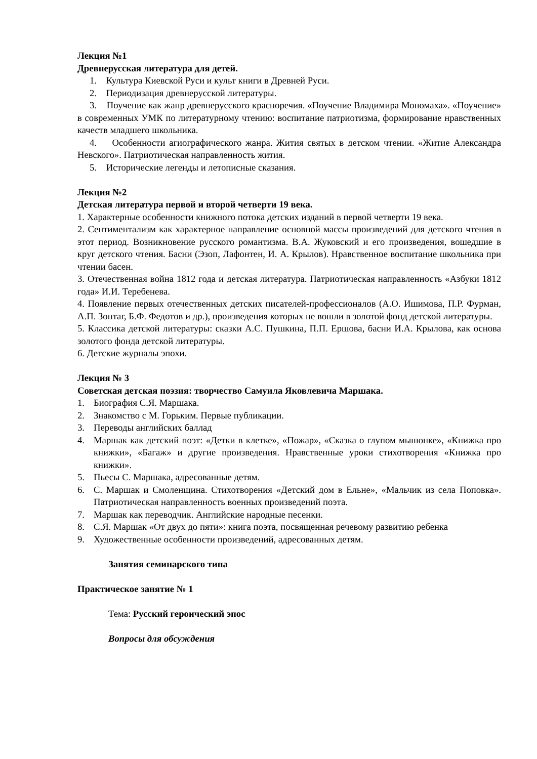Лекция №1
Древнерусская литература для детей.
1. Культура Киевской Руси и культ книги в Древней Руси.
2. Периодизация древнерусской литературы.
3. Поучение как жанр древнерусского красноречия. «Поучение Владимира Мономаха». «Поучение» в современных УМК по литературному чтению: воспитание патриотизма, формирование нравственных качеств младшего школьника.
4. Особенности агиографического жанра. Жития святых в детском чтении. «Житие Александра Невского». Патриотическая направленность жития.
5. Исторические легенды и летописные сказания.
Лекция №2
Детская литература первой и второй четверти 19 века.
1. Характерные особенности книжного потока детских изданий в первой четверти 19 века.
2. Сентиментализм как характерное направление основной массы произведений для детского чтения в этот период. Возникновение русского романтизма. В.А. Жуковский и его произведения, вошедшие в круг детского чтения. Басни (Эзоп, Лафонтен, И. А. Крылов). Нравственное воспитание школьника при чтении басен.
3. Отечественная война 1812 года и детская литература. Патриотическая направленность «Азбуки 1812 года» И.И. Теребенева.
4. Появление первых отечественных детских писателей-профессионалов (А.О. Ишимова, П.Р. Фурман, А.П. Зонтаг, Б.Ф. Федотов и др.), произведения которых не вошли в золотой фонд детской литературы.
5. Классика детской литературы: сказки А.С. Пушкина, П.П. Ершова, басни И.А. Крылова, как основа золотого фонда детской литературы.
6. Детские журналы эпохи.
Лекция № 3
Советская детская поэзия: творчество Самуила Яковлевича Маршака.
1. Биография С.Я. Маршака.
2. Знакомство с М. Горьким. Первые публикации.
3. Переводы английских баллад
4. Маршак как детский поэт: «Детки в клетке», «Пожар», «Сказка о глупом мышонке», «Книжка про книжки», «Багаж» и другие произведения. Нравственные уроки стихотворения «Книжка про книжки».
5. Пьесы С. Маршака, адресованные детям.
6. С. Маршак и Смоленщина. Стихотворения «Детский дом в Ельне», «Мальчик из села Поповка». Патриотическая направленность военных произведений поэта.
7. Маршак как переводчик. Английские народные песенки.
8. С.Я. Маршак «От двух до пяти»: книга поэта, посвященная речевому развитию ребенка
9. Художественные особенности произведений, адресованных детям.
Занятия семинарского типа
Практическое занятие № 1
Тема: Русский героический эпос
Вопросы для обсуждения